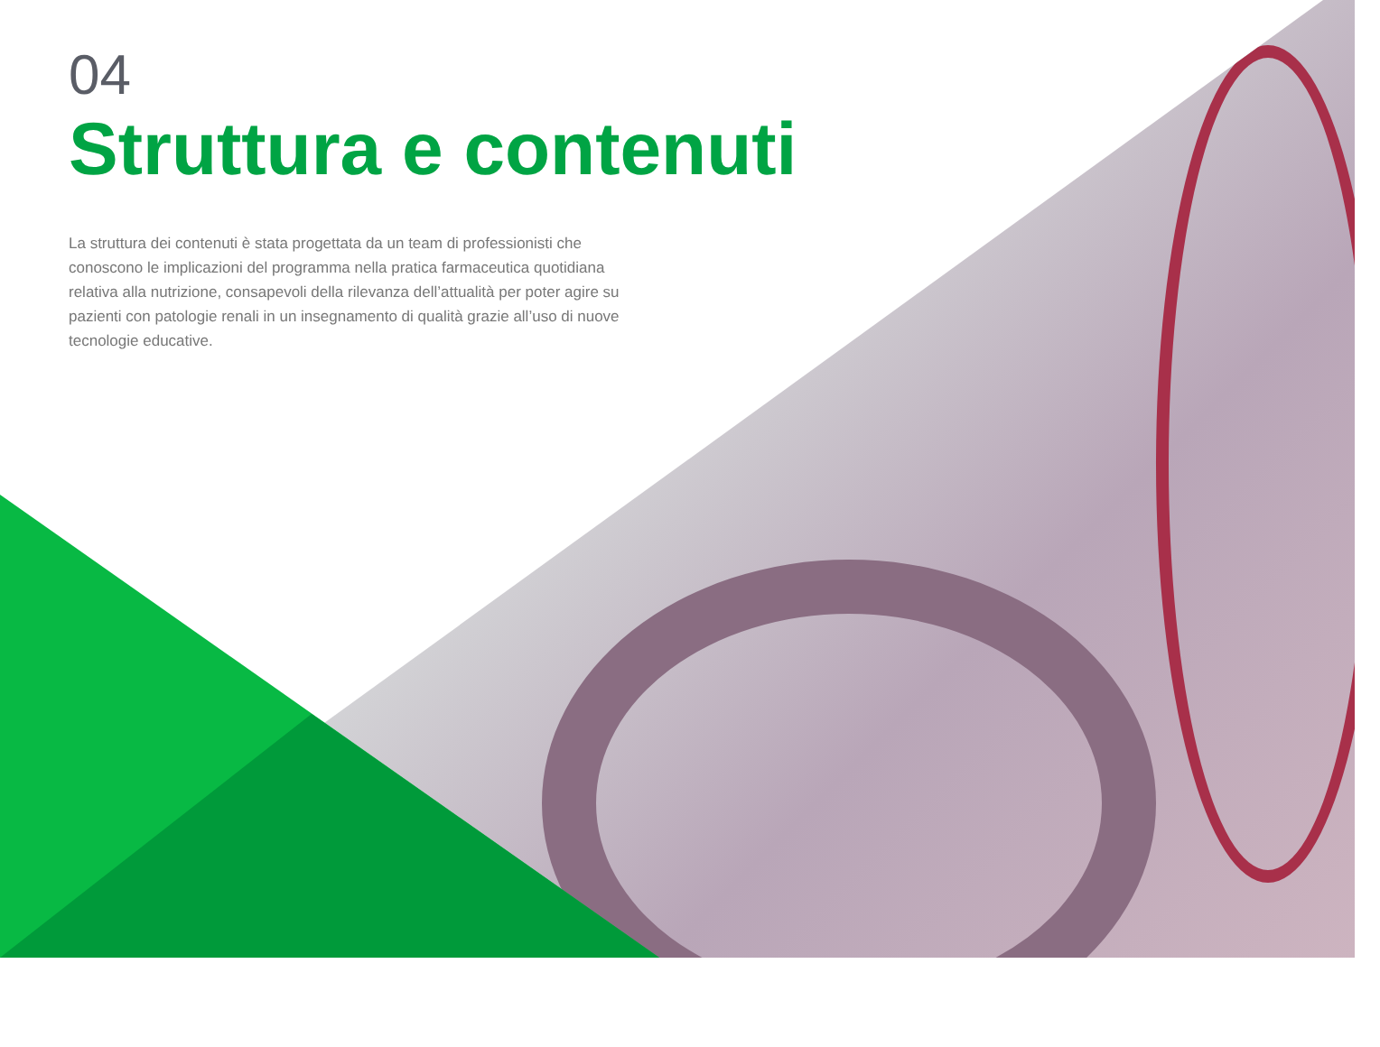04
Struttura e contenuti
La struttura dei contenuti è stata progettata da un team di professionisti che conoscono le implicazioni del programma nella pratica farmaceutica quotidiana relativa alla nutrizione, consapevoli della rilevanza dell’attualità per poter agire su pazienti con patologie renali in un insegnamento di qualità grazie all’uso di nuove tecnologie educative.